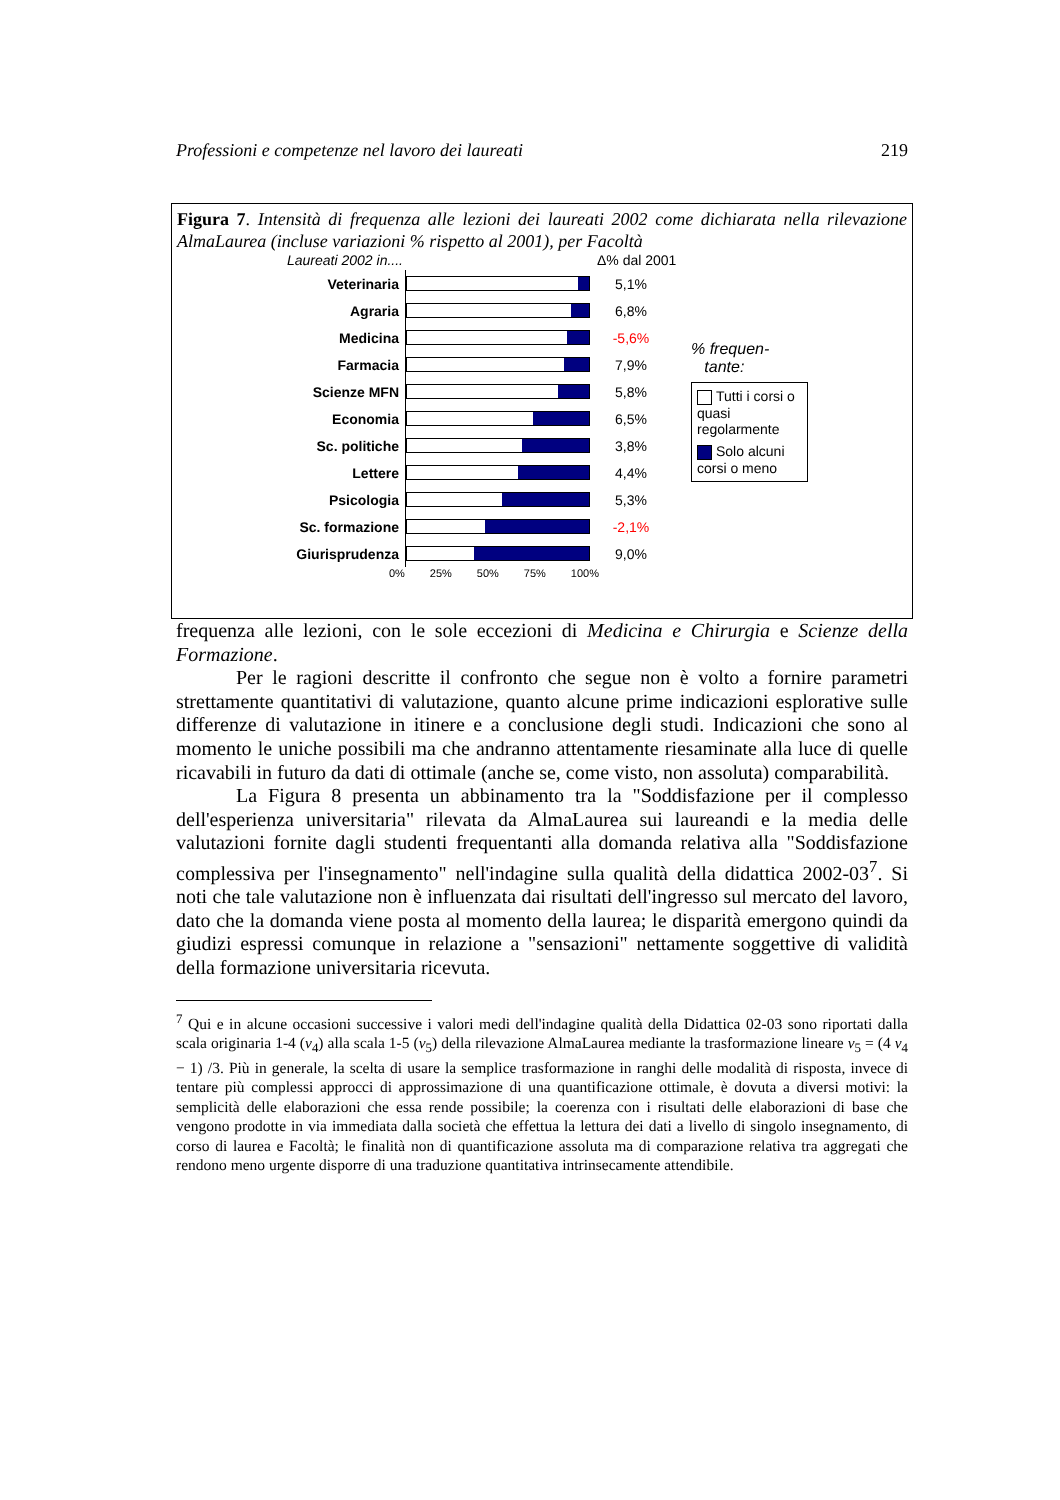Professioni e competenze nel lavoro dei laureati 219
Figura 7. Intensità di frequenza alle lezioni dei laureati 2002 come dichiarata nella rilevazione AlmaLaurea (incluse variazioni % rispetto al 2001), per Facoltà
Laureati 2002 in.... Δ% dal 2001
Veterinaria
Agraria
Medicina
Farmacia
Scienze MFN
Economia
Sc. politiche
Lettere
Psicologia
Sc. formazione
Giurisprudenza
5,1%
6,8%
-5,6%
7,9%
5,8%
6,5%
3,8%
4,4%
5,3%
-2,1%
9,0%
0% 25% 50% 75% 100%
% frequen-
tante:
Tutti i corsi o quasi regolarmente
Solo alcuni corsi o meno
frequenza alle lezioni, con le sole eccezioni di Medicina e Chirurgia e Scienze della Formazione.
Per le ragioni descritte il confronto che segue non è volto a fornire parametri strettamente quantitativi di valutazione, quanto alcune prime indicazioni esplorative sulle differenze di valutazione in itinere e a conclusione degli studi. Indicazioni che sono al momento le uniche possibili ma che andranno attentamente riesaminate alla luce di quelle ricavabili in futuro da dati di ottimale (anche se, come visto, non assoluta) comparabilità.
La Figura 8 presenta un abbinamento tra la "Soddisfazione per il complesso dell'esperienza universitaria" rilevata da AlmaLaurea sui laureandi e la media delle valutazioni fornite dagli studenti frequentanti alla domanda relativa alla "Soddisfazione complessiva per l'insegnamento" nell'indagine sulla qualità della didattica 2002-03<sup>7</sup>. Si noti che tale valutazione non è influenzata dai risultati dell'ingresso sul mercato del lavoro, dato che la domanda viene posta al momento della laurea; le disparità emergono quindi da giudizi espressi comunque in relazione a "sensazioni" nettamente soggettive di validità della formazione universitaria ricevuta.
<sup>7</sup> Qui e in alcune occasioni successive i valori medi dell'indagine qualità della Didattica 02-03 sono riportati dalla scala originaria 1-4 (v<sub>4</sub>) alla scala 1-5 (v<sub>5</sub>) della rilevazione AlmaLaurea mediante la trasformazione lineare v<sub>5</sub> = (4 v<sub>4</sub> − 1) /3. Più in generale, la scelta di usare la semplice trasformazione in ranghi delle modalità di risposta, invece di tentare più complessi approcci di approssimazione di una quantificazione ottimale, è dovuta a diversi motivi: la semplicità delle elaborazioni che essa rende possibile; la coerenza con i risultati delle elaborazioni di base che vengono prodotte in via immediata dalla società che effettua la lettura dei dati a livello di singolo insegnamento, di corso di laurea e Facoltà; le finalità non di quantificazione assoluta ma di comparazione relativa tra aggregati che rendono meno urgente disporre di una traduzione quantitativa intrinsecamente attendibile.